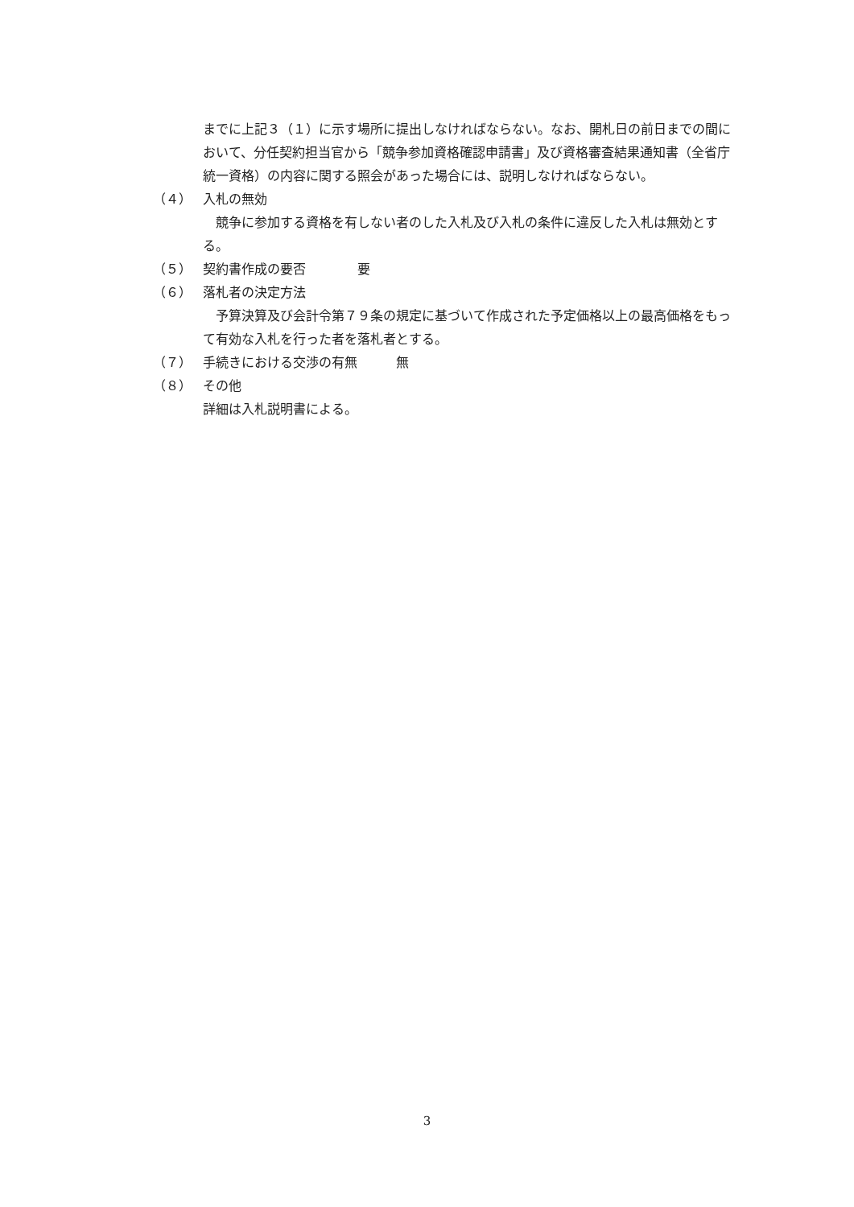までに上記３（１）に示す場所に提出しなければならない。なお、開札日の前日までの間において、分任契約担当官から「競争参加資格確認申請書」及び資格審査結果通知書（全省庁統一資格）の内容に関する照会があった場合には、説明しなければならない。
（４） 入札の無効
　競争に参加する資格を有しない者のした入札及び入札の条件に違反した入札は無効とする。
（５） 契約書作成の要否　　　　要
（６） 落札者の決定方法
　予算決算及び会計令第７９条の規定に基づいて作成された予定価格以上の最高価格をもって有効な入札を行った者を落札者とする。
（７） 手続きにおける交渉の有無　　　無
（８） その他
詳細は入札説明書による。
3